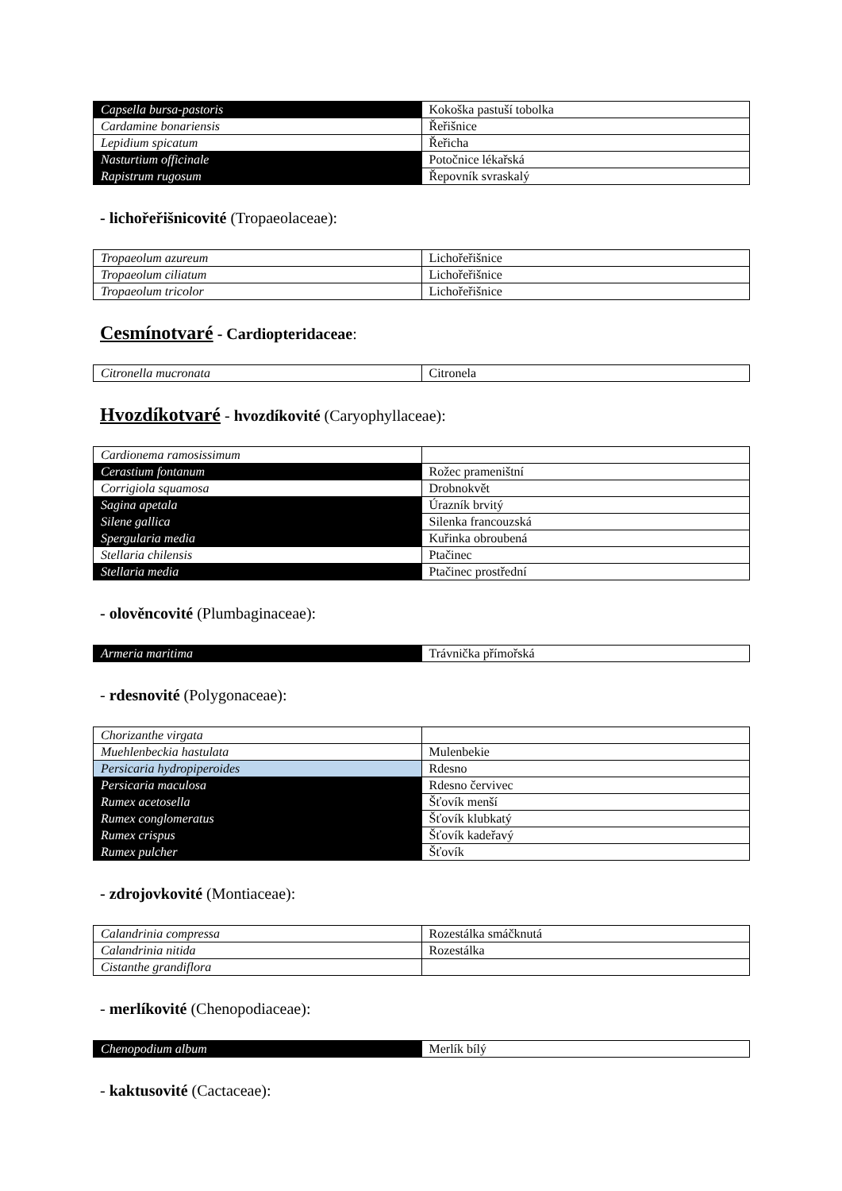| Capsella bursa-pastoris | Kokoška pastuší tobolka |
| Cardamine bonariensis | Řeřišnice |
| Lepidium spicatum | Řeřicha |
| Nasturtium officinale | Potočnice lékařská |
| Rapistrum rugosum | Řepovník svraskalý |
- lichořeřišnicovité (Tropaeolaceae):
| Tropaeolum azureum | Lichořeřišnice |
| Tropaeolum ciliatum | Lichořeřišnice |
| Tropaeolum tricolor | Lichořeřišnice |
Cesmínotvaré - Cardiopteridaceae:
| Citronella mucronata | Citronela |
Hvozdíkotvaré - hvozdíkovité (Caryophyllaceae):
| Cardionema ramosissimum | |
| Cerastium fontanum | Rožec prameništní |
| Corrigiola squamosa | Drobnokvět |
| Sagina apetala | Úrazník brvitý |
| Silene gallica | Silenka francouzská |
| Spergularia media | Kuřinka obroubená |
| Stellaria chilensis | Ptačinec |
| Stellaria media | Ptačinec prostřední |
- olověncovité (Plumbaginaceae):
| Armeria maritima | Trávnička přímořská |
- rdesnovité (Polygonaceae):
| Chorizanthe virgata | |
| Muehlenbeckia hastulata | Mulenbekie |
| Persicaria hydropiperoides | Rdesno |
| Persicaria maculosa | Rdesno červivec |
| Rumex acetosella | Šťovík menší |
| Rumex conglomeratus | Šťovík klubkatý |
| Rumex crispus | Šťovík kadeřavý |
| Rumex pulcher | Šťovík |
- zdrojovkovité (Montiaceae):
| Calandrinia compressa | Rozestálka smáčknutá |
| Calandrinia nitida | Rozestálka |
| Cistanthe grandiflora | |
- merlíkovité (Chenopodiaceae):
| Chenopodium album | Merlík bílý |
- kaktusovité (Cactaceae):